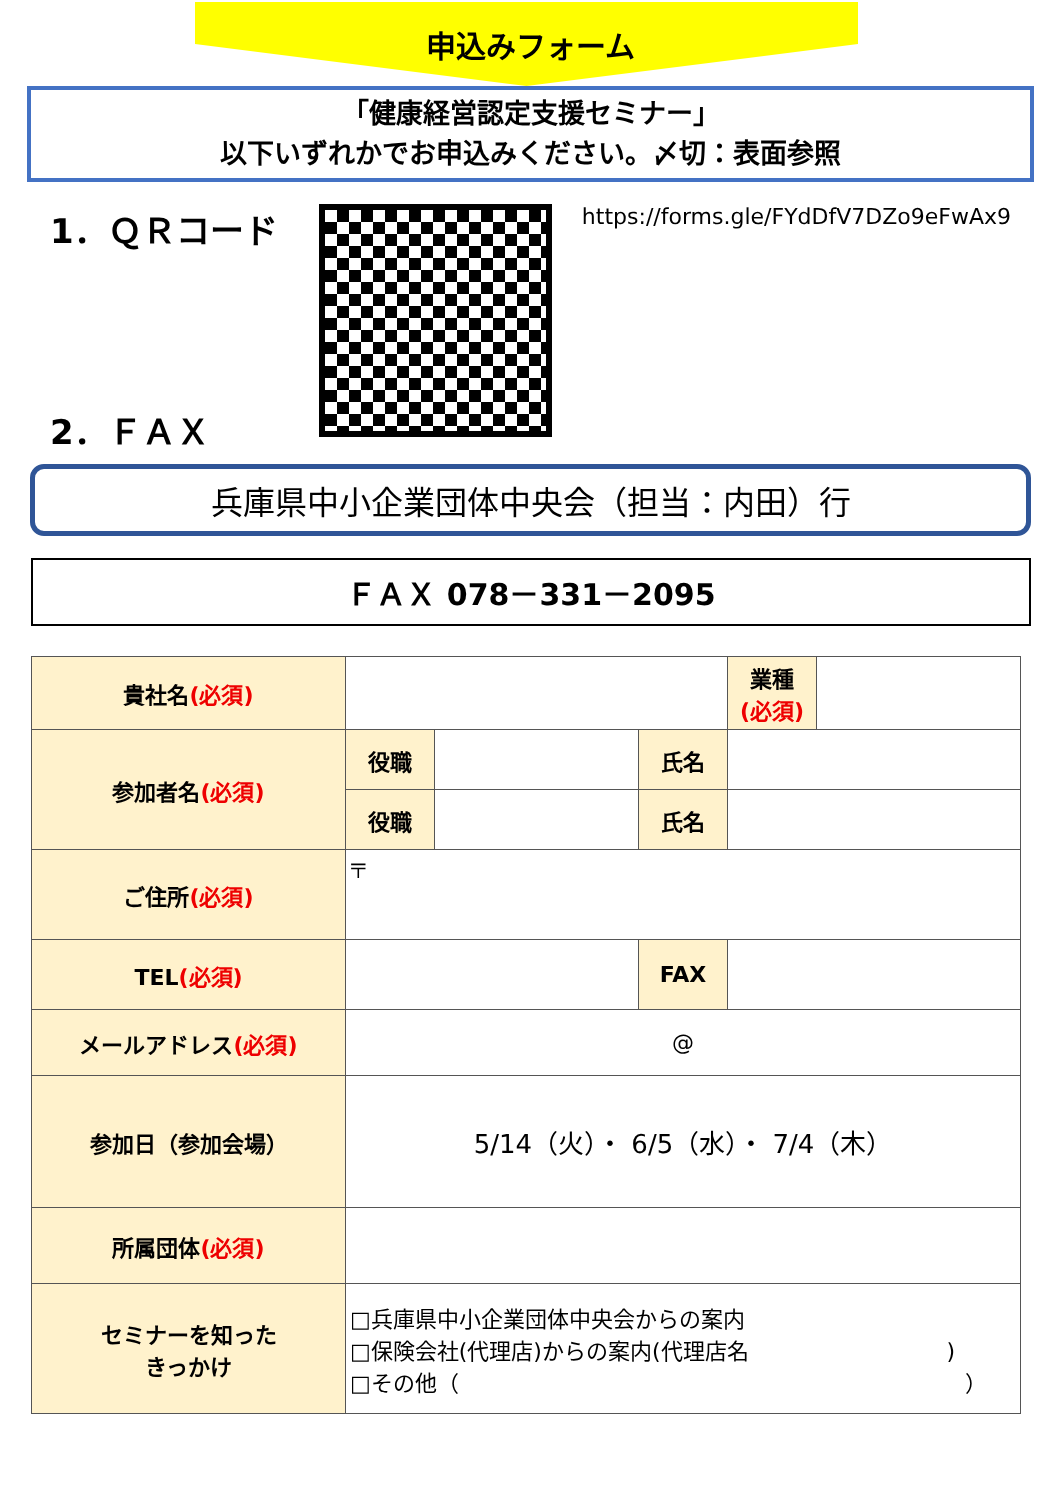申込みフォーム
「健康経営認定支援セミナー」
以下いずれかでお申込みください。〆切：表面参照
1．ＱＲコード
2．ＦＡＸ
https://forms.gle/FYdDfV7DZo9eFwAx9
兵庫県中小企業団体中央会（担当：内田）行
ＦＡＸ 078－331－2095
| 貴社名 (必須) | | | | 業種 (必須) | |
| 参加者名 (必須) | 役職 | | 氏名 | | |
| | 役職 | | 氏名 | | |
| ご住所 (必須) | 〒 | | | | |
| TEL (必須) | | | FAX | | |
| メールアドレス (必須) | @ | | | | |
| 参加日（参加会場） | 5/14（火）・ 6/5（水）・ 7/4（木） | | | | |
| 所属団体 (必須) | | | | | |
| セミナーを知った きっかけ | □兵庫県中小企業団体中央会からの案内 □保険会社(代理店)からの案内(代理店名 ) □その他（ ） | | | | |